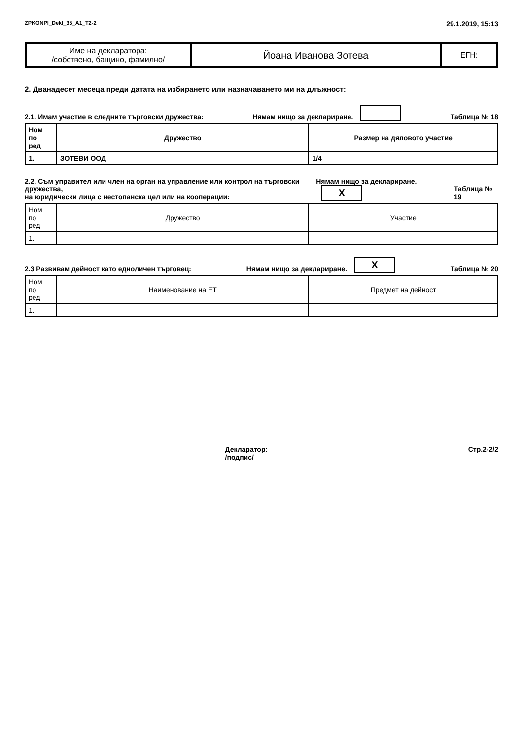ZPKONPI_Dekl_35_A1_T2-2 29.1.2019, 15:13
| Име на декларатора: /собствено, бащино, фамилно/ | Йоана Иванова Зотева | ЕГН: |
2. Дванадесет месеца преди датата на избирането или назначаването ми на длъжност:
2.1. Имам участие в следните търговски дружества: Нямам нищо за деклариране. Таблица № 18
| Ном по ред | Дружество | Размер на дяловото участие |
| --- | --- | --- |
| 1. | ЗОТЕВИ ООД | 1/4 |
2.2. Съм управител или член на орган на управление или контрол на търговски дружества,
на юридически лица с нестопанска цел или на кооперации: Нямам нищо за деклариране. X Таблица № 19
| Ном по ред | Дружество | Участие |
| --- | --- | --- |
| 1. | | |
2.3 Развивам дейност като едноличен търговец: Нямам нищо за деклариране. X Таблица № 20
| Ном по ред | Наименование на ЕТ | Предмет на дейност |
| --- | --- | --- |
| 1. | | |
Декларатор:
/подпис/ Стр.2-2/2